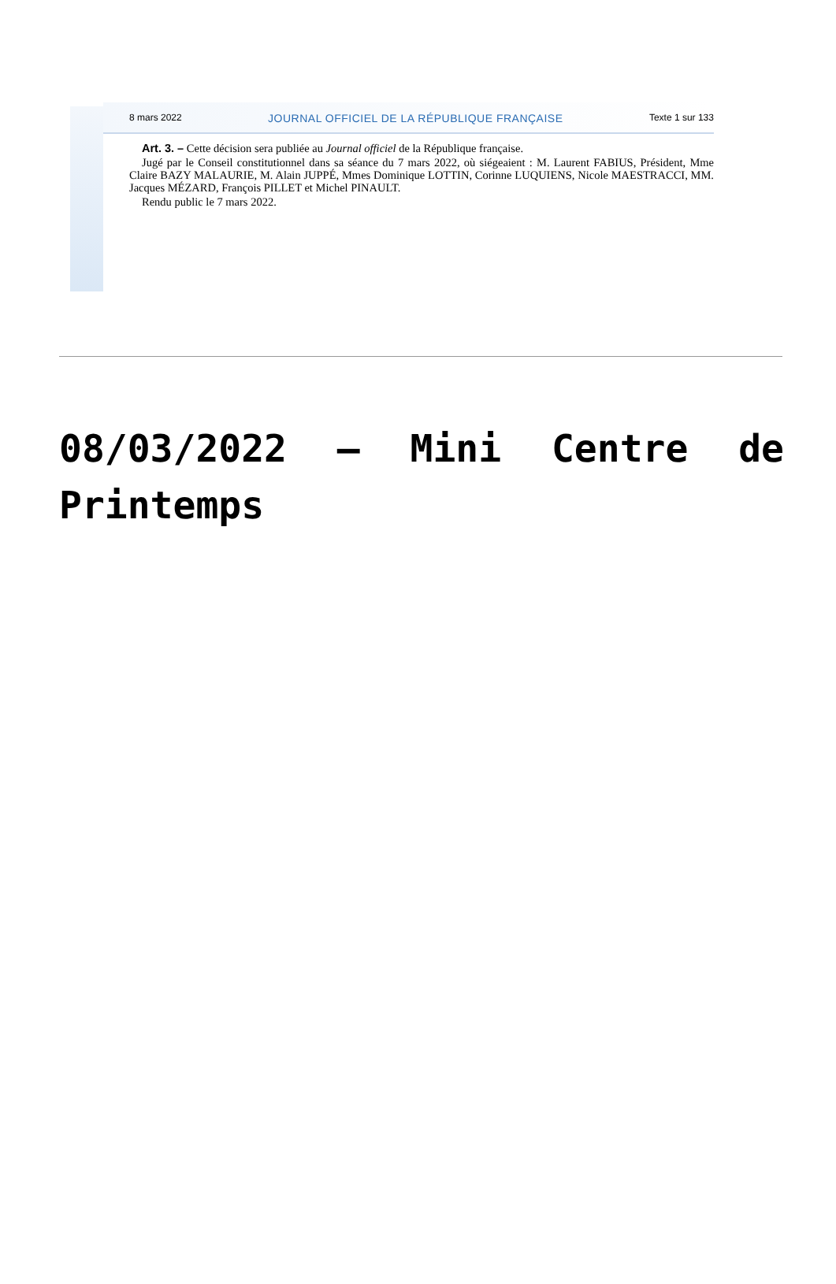8 mars 2022 JOURNAL OFFICIEL DE LA RÉPUBLIQUE FRANÇAISE Texte 1 sur 133
Art. 3. – Cette décision sera publiée au Journal officiel de la République française.
Jugé par le Conseil constitutionnel dans sa séance du 7 mars 2022, où siégeaient : M. Laurent FABIUS, Président, Mme Claire BAZY MALAURIE, M. Alain JUPPÉ, Mmes Dominique LOTTIN, Corinne LUQUIENS, Nicole MAESTRACCI, MM. Jacques MÉZARD, François PILLET et Michel PINAULT.
Rendu public le 7 mars 2022.
08/03/2022 – Mini Centre de Printemps